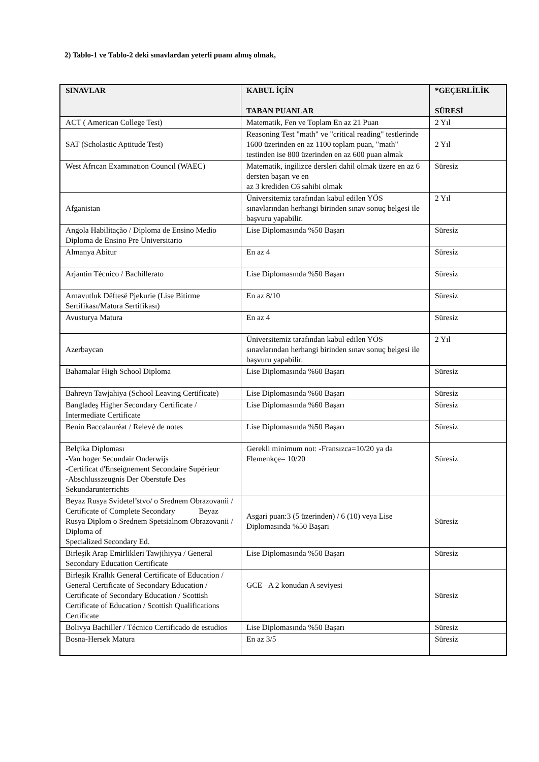2) Tablo-1 ve Tablo-2 deki sınavlardan yeterli puanı almış olmak,
| SINAVLAR | KABUL İÇİN TABAN PUANLAR | *GEÇERLİLİK SÜRESİ |
| --- | --- | --- |
| ACT ( American College Test) | Matematik, Fen ve Toplam En az 21 Puan | 2 Yıl |
| SAT (Scholastic Aptitude Test) | Reasoning Test "math" ve "critical reading" testlerinde 1600 üzerinden en az 1100 toplam puan, "math" testinden ise 800 üzerinden en az 600 puan almak | 2 Yıl |
| West Afrıcan Examınatıon Councıl (WAEC) | Matematik, ingilizce dersleri dahil olmak üzere en az 6 dersten başarı ve en az 3 krediden C6 sahibi olmak | Süresiz |
| Afganistan | Üniversitemiz tarafından kabul edilen YÖS sınavlarından herhangi birinden sınav sonuç belgesi ile başvuru yapabilir. | 2 Yıl |
| Angola Habilitação / Diploma de Ensino Medio Diploma de Ensino Pre Universitario | Lise Diplomasında %50 Başarı | Süresiz |
| Almanya Abitur | En az 4 | Süresiz |
| Arjantin Técnico / Bachillerato | Lise Diplomasında %50 Başarı | Süresiz |
| Arnavutluk Dëftesë Pjekurie (Lise Bitirme Sertifikası/Matura Sertifikası) | En az 8/10 | Süresiz |
| Avusturya Matura | En az 4 | Süresiz |
| Azerbaycan | Üniversitemiz tarafından kabul edilen YÖS sınavlarından herhangi birinden sınav sonuç belgesi ile başvuru yapabilir. | 2 Yıl |
| Bahamalar High School Diploma | Lise Diplomasında %60 Başarı | Süresiz |
| Bahreyn Tawjahiya (School Leaving Certificate) | Lise Diplomasında %60 Başarı | Süresiz |
| Bangladeş Higher Secondary Certificate / Intermediate Certificate | Lise Diplomasında %60 Başarı | Süresiz |
| Benin Baccalauréat / Relevé de notes | Lise Diplomasında %50 Başarı | Süresiz |
| Belçika Diploması -Van hoger Secundair Onderwijs -Certificat d'Enseignement Secondaire Supérieur -Abschlusszeugnis Der Oberstufe Des Sekundarunterrichts | Gerekli minimum not: -Fransızca=10/20 ya da Flemenkçe= 10/20 | Süresiz |
| Beyaz Rusya Svidetel’stvo/ o Srednem Obrazovanii / Certificate of Complete Secondary Beyaz Rusya Diplom o Srednem Spetsialnom Obrazovanii / Diploma of Specialized Secondary Ed. | Asgari puan:3 (5 üzerinden) / 6 (10) veya Lise Diplomasında %50 Başarı | Süresiz |
| Birleşik Arap Emirlikleri Tawjihiyya / General Secondary Education Certificate | Lise Diplomasında %50 Başarı | Süresiz |
| Birleşik Krallık General Certificate of Education / General Certificate of Secondary Education / Certificate of Secondary Education / Scottish Certificate of Education / Scottish Qualifications Certificate | GCE –A 2 konudan A seviyesi | Süresiz |
| Bolivya Bachiller / Técnico Certificado de estudios | Lise Diplomasında %50 Başarı | Süresiz |
| Bosna-Hersek Matura | En az 3/5 | Süresiz |